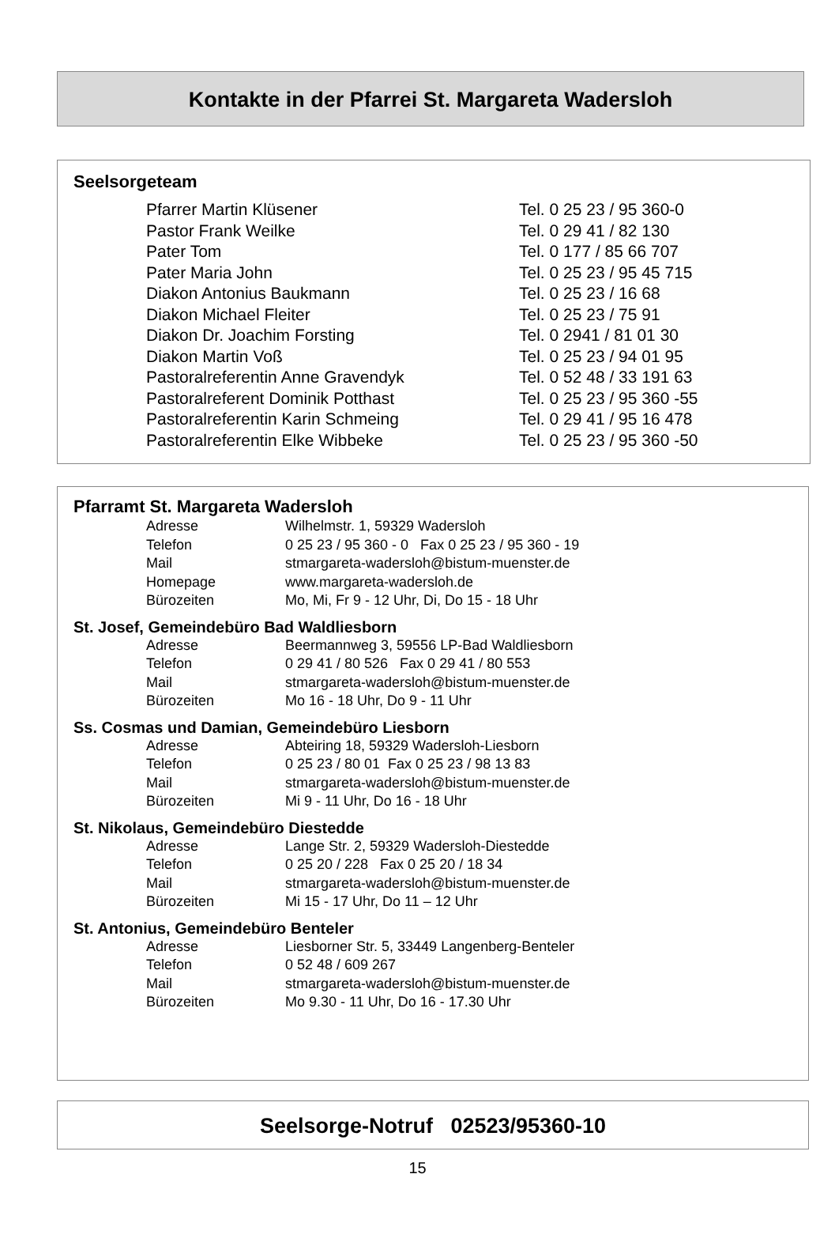Kontakte in der Pfarrei St. Margareta Wadersloh
Seelsorgeteam
| Pfarrer Martin Klüsener | Tel. 0 25 23 / 95 360-0 |
| Pastor Frank Weilke | Tel. 0 29 41 / 82 130 |
| Pater Tom | Tel. 0 177 / 85 66 707 |
| Pater Maria John | Tel. 0 25 23 / 95 45 715 |
| Diakon Antonius Baukmann | Tel. 0 25 23 / 16 68 |
| Diakon Michael Fleiter | Tel. 0 25 23 / 75 91 |
| Diakon Dr. Joachim Forsting | Tel. 0 2941 / 81 01 30 |
| Diakon Martin Voß | Tel. 0 25 23 / 94 01 95 |
| Pastoralreferentin Anne Gravendyk | Tel. 0 52 48 / 33 191 63 |
| Pastoralreferent Dominik Potthast | Tel. 0 25 23 / 95 360 -55 |
| Pastoralreferentin Karin Schmeing | Tel. 0 29 41 / 95 16 478 |
| Pastoralreferentin Elke Wibbeke | Tel. 0 25 23 / 95 360 -50 |
Pfarramt St. Margareta Wadersloh
| Adresse | Wilhelmstr. 1, 59329 Wadersloh |
| Telefon | 0 25 23 / 95 360 - 0 Fax 0 25 23 / 95 360 - 19 |
| Mail | stmargareta-wadersloh@bistum-muenster.de |
| Homepage | www.margareta-wadersloh.de |
| Bürozeiten | Mo, Mi, Fr 9 - 12 Uhr, Di, Do 15 - 18 Uhr |
St. Josef, Gemeindebüro Bad Waldliesborn
| Adresse | Beermannweg 3, 59556 LP-Bad Waldliesborn |
| Telefon | 0 29 41 / 80 526 Fax 0 29 41 / 80 553 |
| Mail | stmargareta-wadersloh@bistum-muenster.de |
| Bürozeiten | Mo 16 - 18 Uhr, Do 9 - 11 Uhr |
Ss. Cosmas und Damian, Gemeindebüro Liesborn
| Adresse | Abteiring 18, 59329 Wadersloh-Liesborn |
| Telefon | 0 25 23 / 80 01 Fax 0 25 23 / 98 13 83 |
| Mail | stmargareta-wadersloh@bistum-muenster.de |
| Bürozeiten | Mi 9 - 11 Uhr, Do 16 - 18 Uhr |
St. Nikolaus, Gemeindebüro Diestedde
| Adresse | Lange Str. 2, 59329 Wadersloh-Diestedde |
| Telefon | 0 25 20 / 228 Fax 0 25 20 / 18 34 |
| Mail | stmargareta-wadersloh@bistum-muenster.de |
| Bürozeiten | Mi 15 - 17 Uhr, Do 11 – 12 Uhr |
St. Antonius, Gemeindebüro Benteler
| Adresse | Liesborner Str. 5, 33449 Langenberg-Benteler |
| Telefon | 0 52 48 / 609 267 |
| Mail | stmargareta-wadersloh@bistum-muenster.de |
| Bürozeiten | Mo 9.30 - 11 Uhr, Do 16 - 17.30 Uhr |
Seelsorge-Notruf 02523/95360-10
15